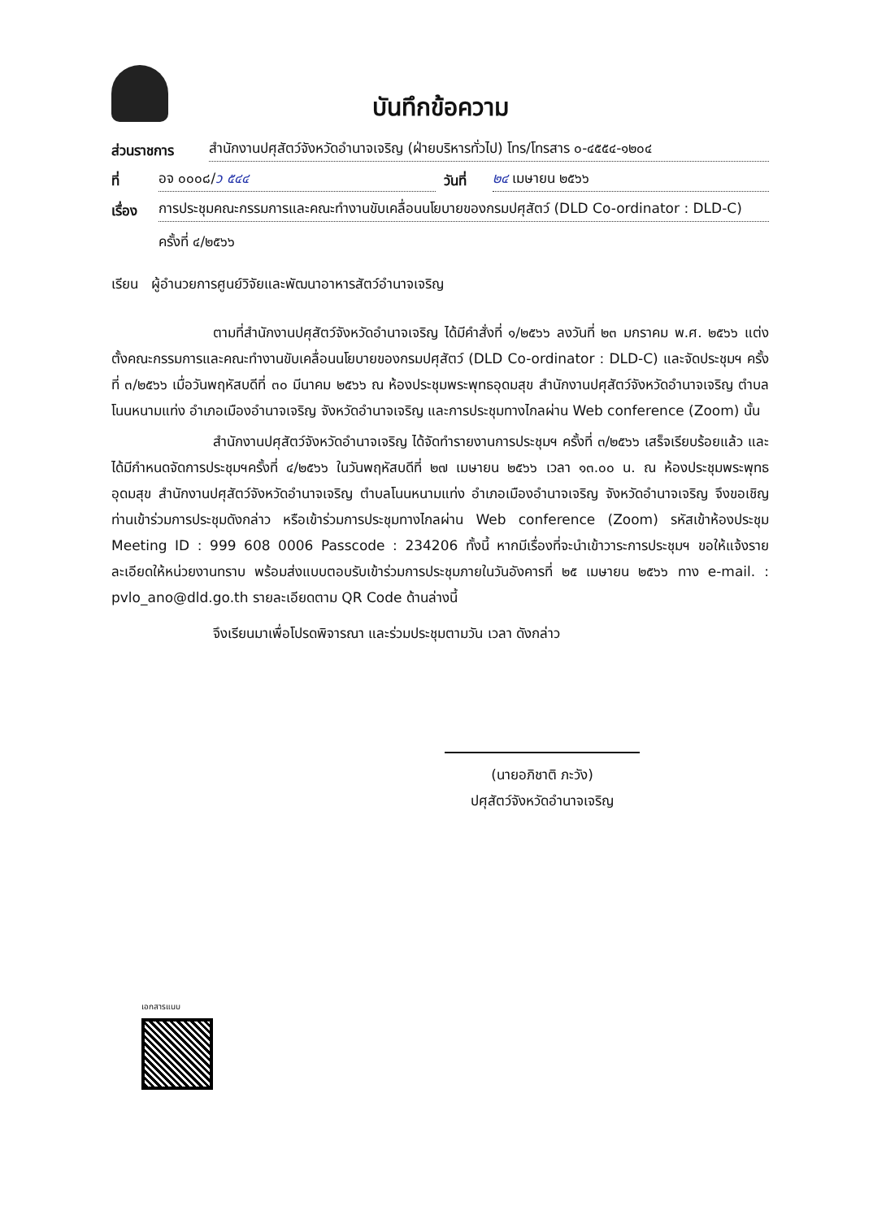บันทึกข้อความ
ส่วนราชการ สำนักงานปศุสัตว์จังหวัดอำนาจเจริญ (ฝ่ายบริหารทั่วไป) โทร/โทรสาร ๐-๔๕๕๔-๑๒๐๔
ที่ อจ ๐๐๐๘/ว ๕๔๔ วันที่ ๒๔ เมษายน ๒๕๖๖
เรื่อง การประชุมคณะกรรมการและคณะทำงานขับเคลื่อนนโยบายของกรมปศุสัตว์ (DLD Co-ordinator : DLD-C)
ครั้งที่ ๔/๒๕๖๖
เรียน ผู้อำนวยการศูนย์วิจัยและพัฒนาอาหารสัตว์อำนาจเจริญ
ตามที่สำนักงานปศุสัตว์จังหวัดอำนาจเจริญ ได้มีคำสั่งที่ ๑/๒๕๖๖ ลงวันที่ ๒๓ มกราคม พ.ศ. ๒๕๖๖ แต่งตั้งคณะกรรมการและคณะทำงานขับเคลื่อนนโยบายของกรมปศุสัตว์ (DLD Co-ordinator : DLD-C) และจัดประชุมฯ ครั้งที่ ๓/๒๕๖๖ เมื่อวันพฤหัสบดีที่ ๓๐ มีนาคม ๒๕๖๖ ณ ห้องประชุมพระพุทธอุดมสุข สำนักงานปศุสัตว์จังหวัดอำนาจเจริญ ตำบลโนนหนามแท่ง อำเภอเมืองอำนาจเจริญ จังหวัดอำนาจเจริญ และการประชุมทางไกลผ่าน Web conference (Zoom) นั้น
สำนักงานปศุสัตว์จังหวัดอำนาจเจริญ ได้จัดทำรายงานการประชุมฯ ครั้งที่ ๓/๒๕๖๖ เสร็จเรียบร้อยแล้ว และได้มีกำหนดจัดการประชุมฯครั้งที่ ๔/๒๕๖๖ ในวันพฤหัสบดีที่ ๒๗ เมษายน ๒๕๖๖ เวลา ๑๓.๐๐ น. ณ ห้องประชุมพระพุทธอุดมสุข สำนักงานปศุสัตว์จังหวัดอำนาจเจริญ ตำบลโนนหนามแท่ง อำเภอเมืองอำนาจเจริญ จังหวัดอำนาจเจริญ จึงขอเชิญท่านเข้าร่วมการประชุมดังกล่าว หรือเข้าร่วมการประชุมทางไกลผ่าน Web conference (Zoom) รหัสเข้าห้องประชุม Meeting ID : 999 608 0006 Passcode : 234206 ทั้งนี้ หากมีเรื่องที่จะนำเข้าวาระการประชุมฯ ขอให้แจ้งรายละเอียดให้หน่วยงานทราบ พร้อมส่งแบบตอบรับเข้าร่วมการประชุมภายในวันอังคารที่ ๒๕ เมษายน ๒๕๖๖ ทาง e-mail. : pvlo_ano@dld.go.th รายละเอียดตาม QR Code ด้านล่างนี้
จึงเรียนมาเพื่อโปรดพิจารณา และร่วมประชุมตามวัน เวลา ดังกล่าว
(นายอภิชาติ ภะวัง)
ปศุสัตว์จังหวัดอำนาจเจริญ
เอกสารแนบ